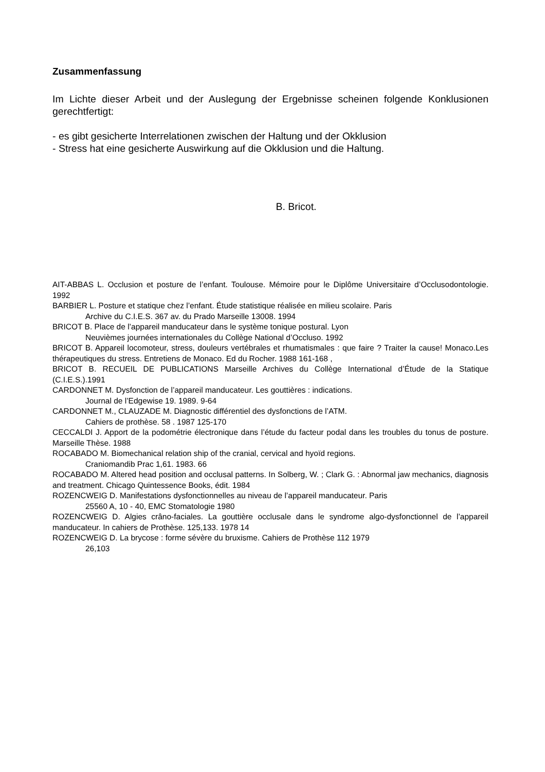Zusammenfassung
Im Lichte dieser Arbeit und der Auslegung der Ergebnisse scheinen folgende Konklusionen gerechtfertigt:
- es gibt gesicherte Interrelationen zwischen der Haltung und der Okklusion
- Stress hat eine gesicherte Auswirkung auf die Okklusion und die Haltung.
B. Bricot.
AIT-ABBAS L. Occlusion et posture de l’enfant. Toulouse. Mémoire pour le Diplôme Universitaire d’Occlusodontologie. 1992
BARBIER L. Posture et statique chez l’enfant. Étude statistique réalisée en milieu scolaire. Paris
Archive du C.I.E.S. 367 av. du Prado Marseille 13008. 1994
BRICOT B. Place de l’appareil manducateur dans le système tonique postural. Lyon
Neuvièmes journées internationales du Collège National d’Occluso. 1992
BRICOT B. Appareil locomoteur, stress, douleurs vertébrales et rhumatismales : que faire ? Traiter la cause! Monaco.Les thérapeutiques du stress. Entretiens de Monaco. Ed du Rocher. 1988 161-168 ,
BRICOT B. RECUEIL DE PUBLICATIONS Marseille Archives du Collège International d’Étude de la Statique (C.I.E.S.).1991
CARDONNET M. Dysfonction de l’appareil manducateur. Les gouttières : indications.
Journal de l’Edgewise 19. 1989. 9-64
CARDONNET M., CLAUZADE M. Diagnostic différentiel des dysfonctions de l’ATM.
Cahiers de prothèse. 58 . 1987 125-170
CECCALDI J. Apport de la podométrie électronique dans l’étude du facteur podal dans les troubles du tonus de posture. Marseille Thèse. 1988
ROCABADO M. Biomechanical relation ship of the cranial, cervical and hyoïd regions.
Craniomandib Prac 1,61. 1983. 66
ROCABADO M. Altered head position and occlusal patterns. In Solberg, W. ; Clark G. : Abnormal jaw mechanics, diagnosis and treatment. Chicago Quintessence Books, édit. 1984
ROZENCWEIG D. Manifestations dysfonctionnelles au niveau de l’appareil manducateur. Paris
25560 A, 10 - 40, EMC Stomatologie 1980
ROZENCWEIG D. Algies crâno-faciales. La gouttière occlusale dans le syndrome algo-dysfonctionnel de l’appareil manducateur. In cahiers de Prothèse. 125,133. 1978 14
ROZENCWEIG D. La brycose : forme sévère du bruxisme. Cahiers de Prothèse 112 1979
26,103